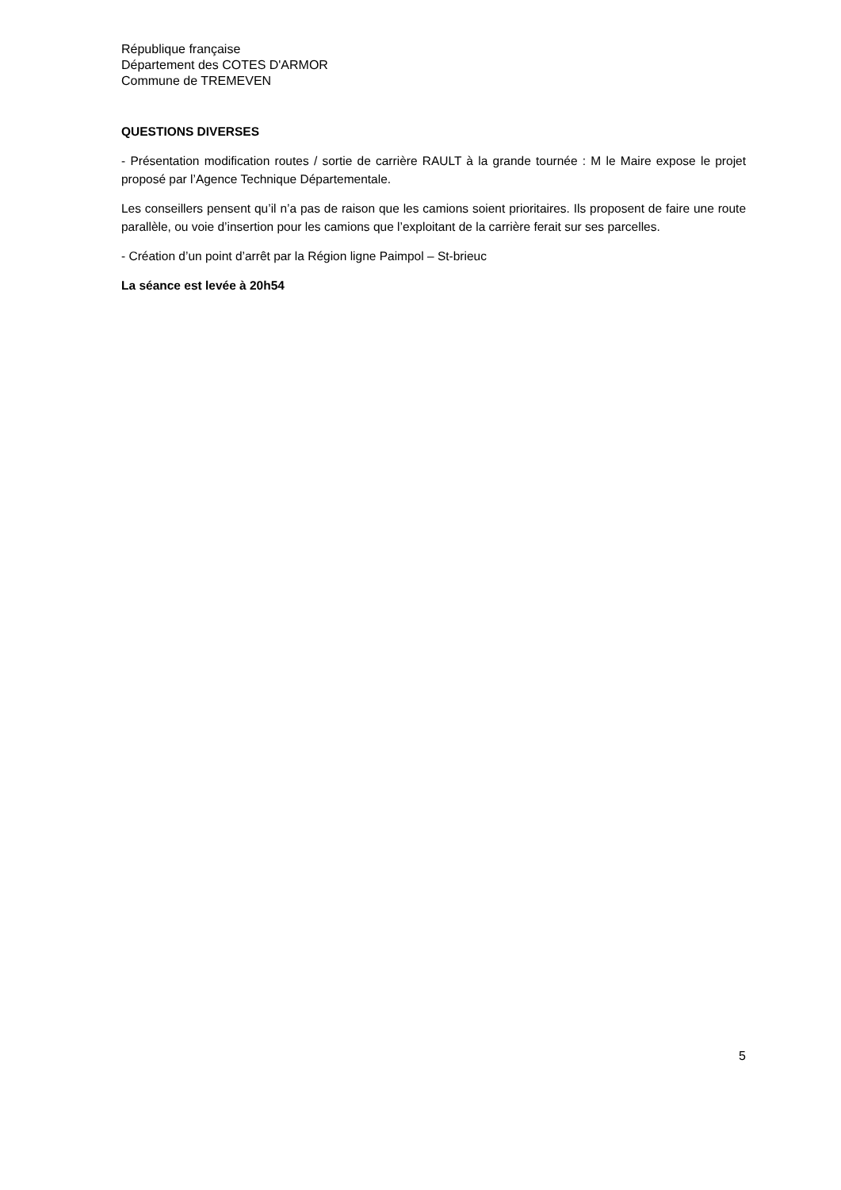République française
Département des COTES D'ARMOR
Commune de TREMEVEN
QUESTIONS DIVERSES
- Présentation modification routes / sortie de carrière RAULT à la grande tournée : M le Maire expose le projet proposé par l’Agence Technique Départementale.
Les conseillers pensent qu’il n’a pas de raison que les camions soient prioritaires. Ils proposent de faire une route parallèle, ou voie d’insertion pour les camions que l’exploitant de la carrière ferait sur ses parcelles.
- Création d’un point d’arrêt par la Région ligne Paimpol – St-brieuc
La séance est levée à 20h54
5